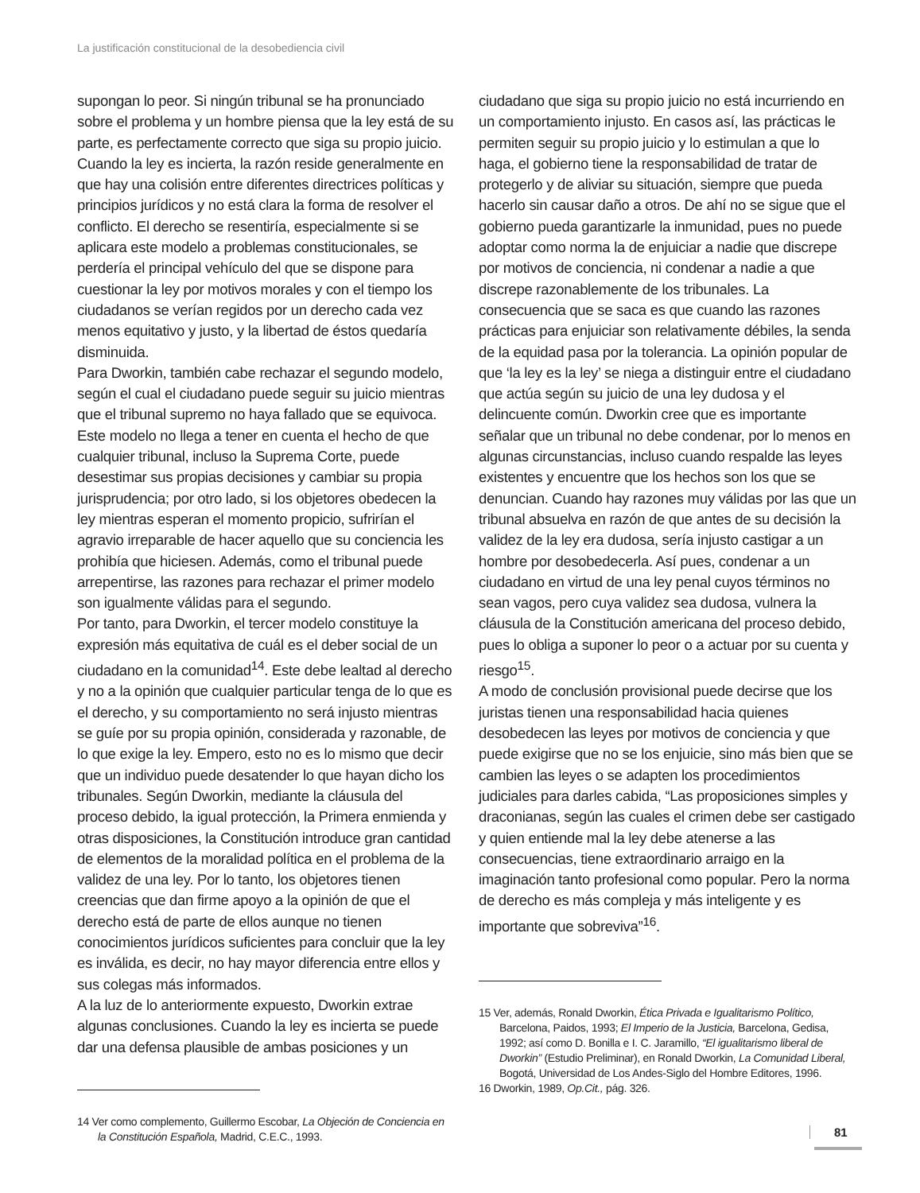La justificación constitucional de la desobediencia civil
supongan lo peor. Si ningún tribunal se ha pronunciado sobre el problema y un hombre piensa que la ley está de su parte, es perfectamente correcto que siga su propio juicio. Cuando la ley es incierta, la razón reside generalmente en que hay una colisión entre diferentes directrices políticas y principios jurídicos y no está clara la forma de resolver el conflicto. El derecho se resentiría, especialmente si se aplicara este modelo a problemas constitucionales, se perdería el principal vehículo del que se dispone para cuestionar la ley por motivos morales y con el tiempo los ciudadanos se verían regidos por un derecho cada vez menos equitativo y justo, y la libertad de éstos quedaría disminuida.
Para Dworkin, también cabe rechazar el segundo modelo, según el cual el ciudadano puede seguir su juicio mientras que el tribunal supremo no haya fallado que se equivoca. Este modelo no llega a tener en cuenta el hecho de que cualquier tribunal, incluso la Suprema Corte, puede desestimar sus propias decisiones y cambiar su propia jurisprudencia; por otro lado, si los objetores obedecen la ley mientras esperan el momento propicio, sufrirían el agravio irreparable de hacer aquello que su conciencia les prohibía que hiciesen. Además, como el tribunal puede arrepentirse, las razones para rechazar el primer modelo son igualmente válidas para el segundo.
Por tanto, para Dworkin, el tercer modelo constituye la expresión más equitativa de cuál es el deber social de un ciudadano en la comunidad<sup>14</sup>. Este debe lealtad al derecho y no a la opinión que cualquier particular tenga de lo que es el derecho, y su comportamiento no será injusto mientras se guíe por su propia opinión, considerada y razonable, de lo que exige la ley. Empero, esto no es lo mismo que decir que un individuo puede desatender lo que hayan dicho los tribunales. Según Dworkin, mediante la cláusula del proceso debido, la igual protección, la Primera enmienda y otras disposiciones, la Constitución introduce gran cantidad de elementos de la moralidad política en el problema de la validez de una ley. Por lo tanto, los objetores tienen creencias que dan firme apoyo a la opinión de que el derecho está de parte de ellos aunque no tienen conocimientos jurídicos suficientes para concluir que la ley es inválida, es decir, no hay mayor diferencia entre ellos y sus colegas más informados.
A la luz de lo anteriormente expuesto, Dworkin extrae algunas conclusiones. Cuando la ley es incierta se puede dar una defensa plausible de ambas posiciones y un
14 Ver como complemento, Guillermo Escobar, La Objeción de Conciencia en la Constitución Española, Madrid, C.E.C., 1993.
ciudadano que siga su propio juicio no está incurriendo en un comportamiento injusto. En casos así, las prácticas le permiten seguir su propio juicio y lo estimulan a que lo haga, el gobierno tiene la responsabilidad de tratar de protegerlo y de aliviar su situación, siempre que pueda hacerlo sin causar daño a otros. De ahí no se sigue que el gobierno pueda garantizarle la inmunidad, pues no puede adoptar como norma la de enjuiciar a nadie que discrepe por motivos de conciencia, ni condenar a nadie a que discrepe razonablemente de los tribunales. La consecuencia que se saca es que cuando las razones prácticas para enjuiciar son relativamente débiles, la senda de la equidad pasa por la tolerancia. La opinión popular de que ‘la ley es la ley’ se niega a distinguir entre el ciudadano que actúa según su juicio de una ley dudosa y el delincuente común. Dworkin cree que es importante señalar que un tribunal no debe condenar, por lo menos en algunas circunstancias, incluso cuando respalde las leyes existentes y encuentre que los hechos son los que se denuncian. Cuando hay razones muy válidas por las que un tribunal absuelva en razón de que antes de su decisión la validez de la ley era dudosa, sería injusto castigar a un hombre por desobedecerla. Así pues, condenar a un ciudadano en virtud de una ley penal cuyos términos no sean vagos, pero cuya validez sea dudosa, vulnera la cláusula de la Constitución americana del proceso debido, pues lo obliga a suponer lo peor o a actuar por su cuenta y riesgo<sup>15</sup>.
A modo de conclusión provisional puede decirse que los juristas tienen una responsabilidad hacia quienes desobedecen las leyes por motivos de conciencia y que puede exigirse que no se los enjuicie, sino más bien que se cambien las leyes o se adapten los procedimientos judiciales para darles cabida, “Las proposiciones simples y draconianas, según las cuales el crimen debe ser castigado y quien entiende mal la ley debe atenerse a las consecuencias, tiene extraordinario arraigo en la imaginación tanto profesional como popular. Pero la norma de derecho es más compleja y más inteligente y es importante que sobreviva”<sup>16</sup>.
15 Ver, además, Ronald Dworkin, Ética Privada e Igualitarismo Político, Barcelona, Paidos, 1993; El Imperio de la Justicia, Barcelona, Gedisa, 1992; así como D. Bonilla e I. C. Jaramillo, “El igualitarismo liberal de Dworkin” (Estudio Preliminar), en Ronald Dworkin, La Comunidad Liberal, Bogotá, Universidad de Los Andes-Siglo del Hombre Editores, 1996.
16 Dworkin, 1989, Op.Cit., pág. 326.
81